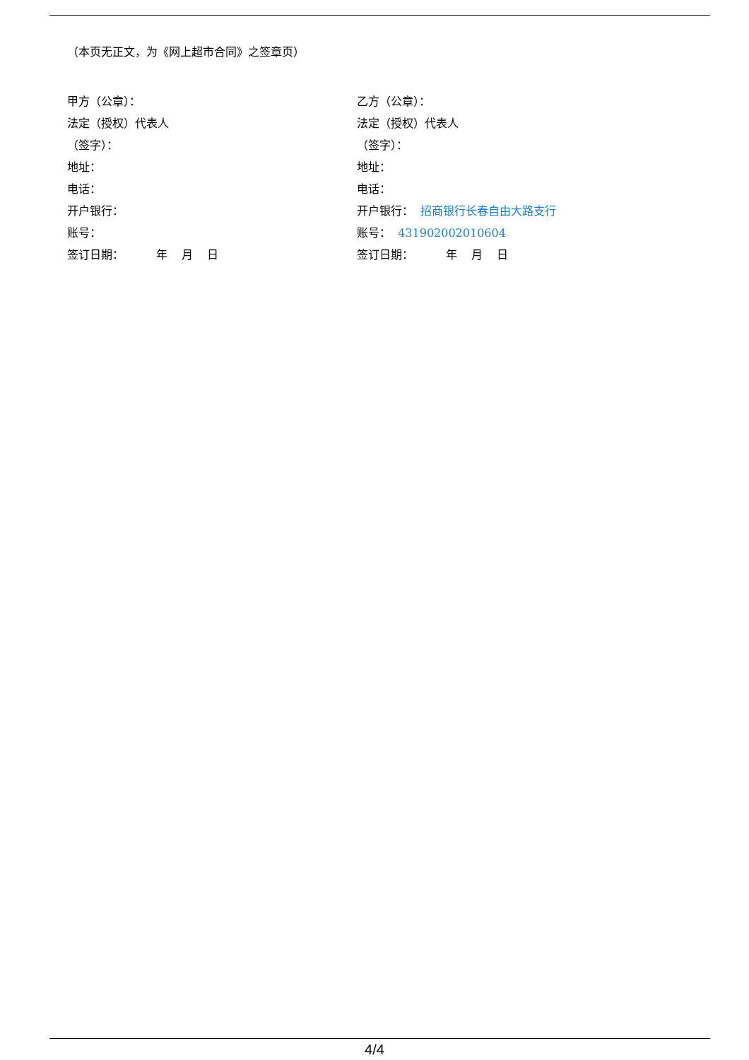（本页无正文，为《网上超市合同》之签章页）
甲方（公章）：
法定（授权）代表人
（签字）：
地址：
电话：
开户银行：
账号：
签订日期： 年 月 日
乙方（公章）：
法定（授权）代表人
（签字）：
地址：
电话：
开户银行： 招商银行长春自由大路支行
账号： 431902002010604
签订日期： 年 月 日
4/4